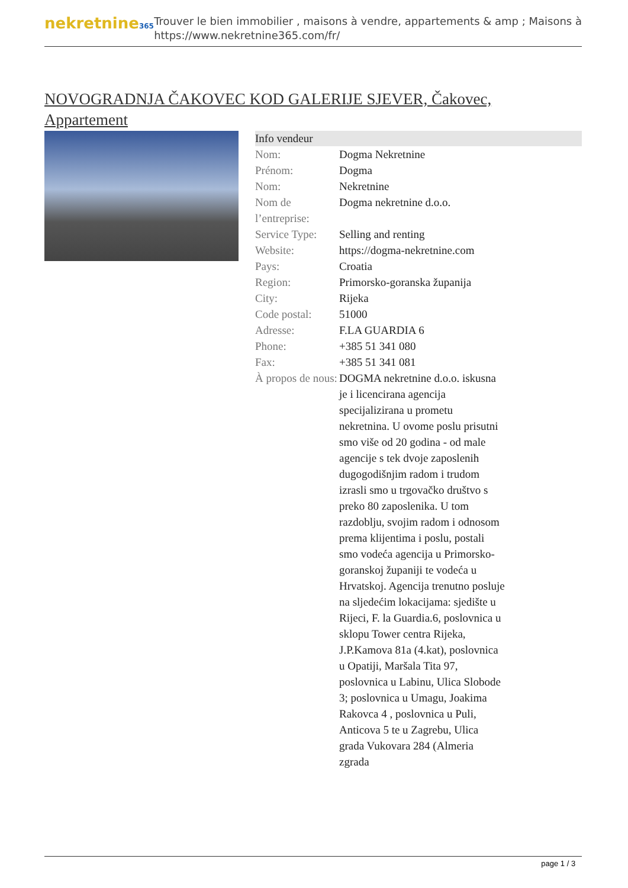nekretnine365
Trouver le bien immobilier , maisons à vendre, appartements & amp ; Maisons à
https://www.nekretnine365.com/fr/
NOVOGRADNJA ČAKOVEC KOD GALERIJE SJEVER, Čakovec, Appartement
| Info vendeur | |
| --- | --- |
| Nom: | Dogma Nekretnine |
| Prénom: | Dogma |
| Nom: | Nekretnine |
| Nom de l’entreprise: | Dogma nekretnine d.o.o. |
| Service Type: | Selling and renting |
| Website: | https://dogma-nekretnine.com |
| Pays: | Croatia |
| Region: | Primorsko-goranska županija |
| City: | Rijeka |
| Code postal: | 51000 |
| Adresse: | F.LA GUARDIA 6 |
| Phone: | +385 51 341 080 |
| Fax: | +385 51 341 081 |
| À propos de nous: | DOGMA nekretnine d.o.o. iskusna je i licencirana agencija specijalizirana u prometu nekretnina. U ovome poslu prisutni smo više od 20 godina - od male agencije s tek dvoje zaposlenih dugogodišnjim radom i trudom izrasli smo u trgovačko društvo s preko 80 zaposlenika. U tom razdoblju, svojim radom i odnosom prema klijentima i poslu, postali smo vodeća agencija u Primorsko-goranskoj županiji te vodeća u Hrvatskoj. Agencija trenutno posluje na sljedećim lokacijama: sjedište u Rijeci, F. la Guardia.6, poslovnica u sklopu Tower centra Rijeka, J.P.Kamova 81a (4.kat), poslovnica u Opatiji, Maršala Tita 97, poslovnica u Labinu, Ulica Slobode 3; poslovnica u Umagu, Joakima Rakovca 4 , poslovnica u Puli, Anticova 5 te u Zagrebu, Ulica grada Vukovara 284 (Almeria zgrada |
page 1 / 3